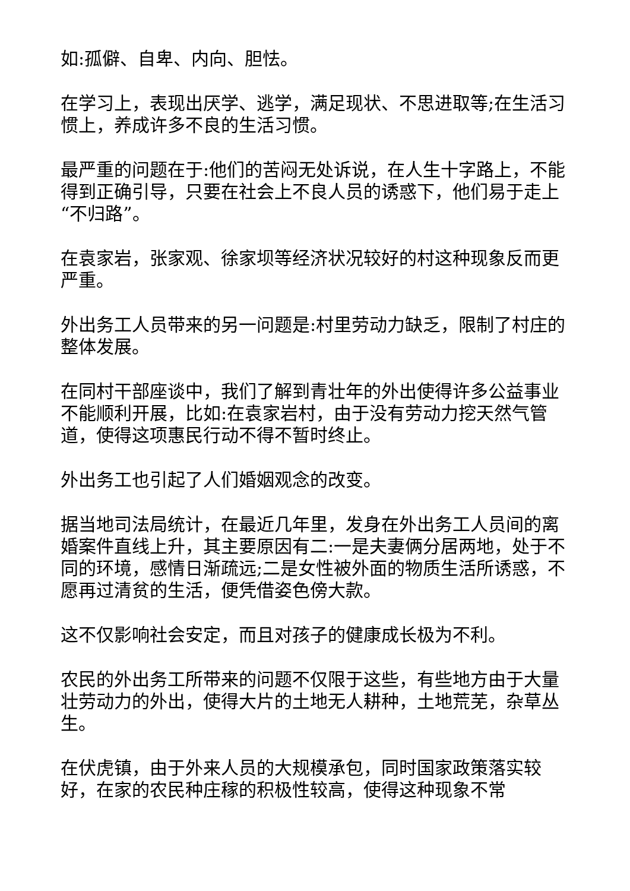如:孤僻、自卑、内向、胆怯。
在学习上，表现出厌学、逃学，满足现状、不思进取等;在生活习惯上，养成许多不良的生活习惯。
最严重的问题在于:他们的苦闷无处诉说，在人生十字路上，不能得到正确引导，只要在社会上不良人员的诱惑下，他们易于走上“不归路”。
在袁家岩，张家观、徐家坝等经济状况较好的村这种现象反而更严重。
外出务工人员带来的另一问题是:村里劳动力缺乏，限制了村庄的整体发展。
在同村干部座谈中，我们了解到青壮年的外出使得许多公益事业 不能顺利开展，比如:在袁家岩村，由于没有劳动力挖天然气管道，使得这项惠民行动不得不暂时终止。
外出务工也引起了人们婚姻观念的改变。
据当地司法局统计，在最近几年里，发身在外出务工人员间的离婚案件直线上升，其主要原因有二:一是夫妻俩分居两地，处于不同的环境，感情日渐疏远;二是女性被外面的物质生活所诱惑，不愿再过清贫的生活，便凭借姿色傍大款。
这不仅影响社会安定，而且对孩子的健康成长极为不利。
农民的外出务工所带来的问题不仅限于这些，有些地方由于大量壮劳动力的外出，使得大片的土地无人耕种，土地荒芜，杂草丛生。
在伏虎镇，由于外来人员的大规模承包，同时国家政策落实较好，在家的农民种庄稼的积极性较高，使得这种现象不常